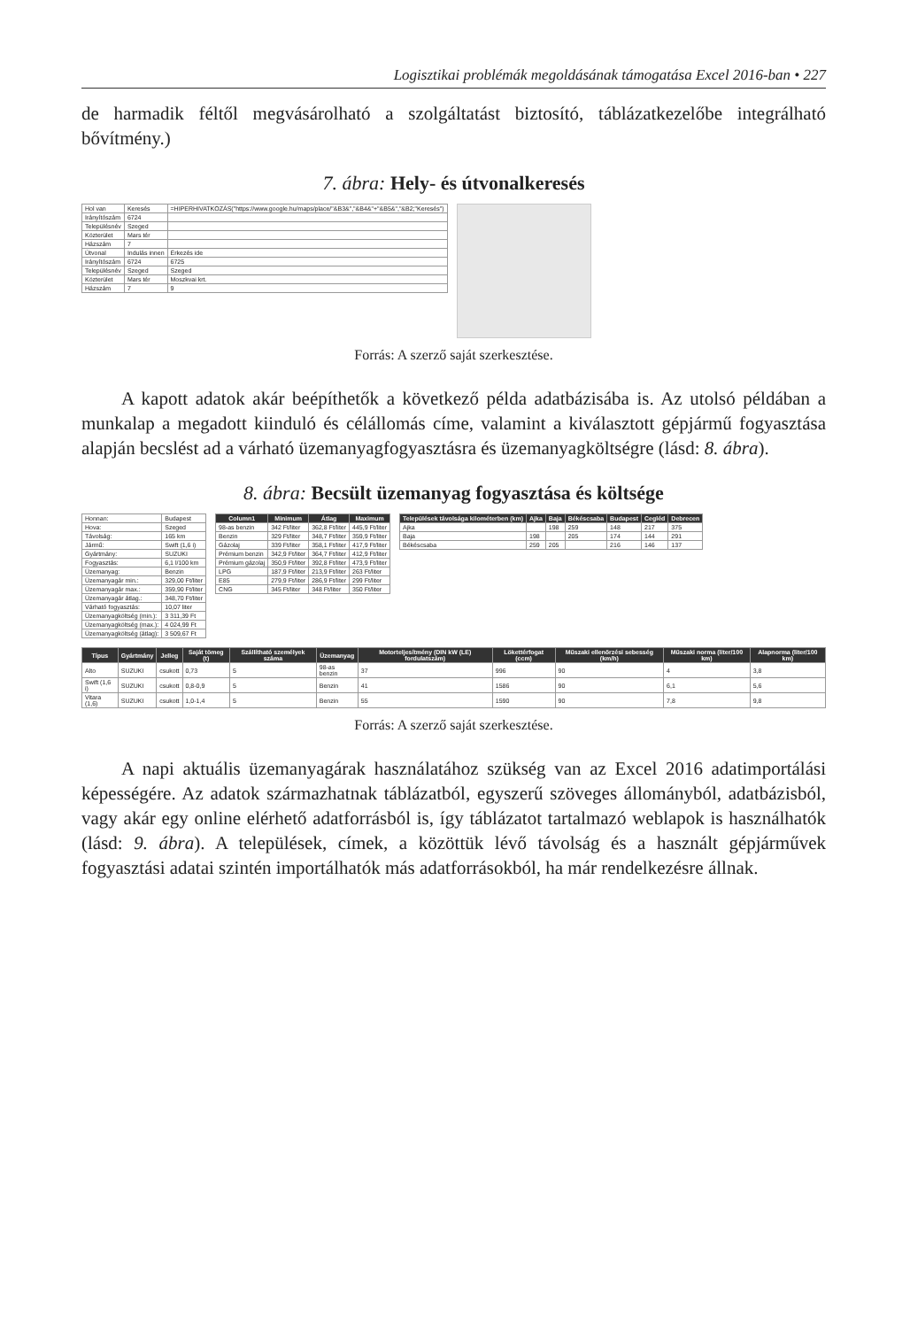Logisztikai problémák megoldásának támogatása Excel 2016-ban • 227
de harmadik féltől megvásárolható a szolgáltatást biztosító, táblázatkezelőbe integrálható bővítmény.)
7. ábra: Hely- és útvonalkeresés
| Hol van | Keresés | =HIPERHIVATKOZÁS("https://www.google.hu/maps/place/"&B3&","&B4&"+"&B5&","&B2;"Keresés") |
| Irányítószám | 6724 | |
| Településnév | Szeged | |
| Közterület | Mars tér | |
| Házszám | 7 | |
| Útvonal | Indulás innen | Érkezés ide |
| Irányítószám | 6724 | 6725 |
| Településnév | Szeged | Szeged |
| Közterület | Mars tér | Moszkvai krt. |
| Házszám | 7 | 9 |
Forrás: A szerző saját szerkesztése.
A kapott adatok akár beépíthetők a következő példa adatbázisába is. Az utolsó példában a munkalap a megadott kiinduló és célállomás címe, valamint a kiválasztott gépjármű fogyasztása alapján becslést ad a várható üzemanyagfogyasztásra és üzemanyagköltségre (lásd: 8. ábra).
8. ábra: Becsült üzemanyag fogyasztása és költsége
| Honnan: | Budapest |
| Hova: | Szeged |
| Távolság: | 165 km |
| Jármű: | Swift (1,6 i) |
| Gyártmány: | SUZUKI |
| Fogyasztás: | 6,1 l/100 km |
| Üzemanyag: | Benzin |
| Üzemanyagár min.: | 329,00 Ft/liter |
| Üzemanyagár max.: | 359,90 Ft/liter |
| Üzemanyagár átlag.: | 348,70 Ft/liter |
| Várható fogyasztás: | 10,07 liter |
| Üzemanyagköltség (min.): | 3 311,39 Ft |
| Üzemanyagköltség (max.): | 4 024,99 Ft |
| Üzemanyagköltség (átlag): | 3 509,67 Ft |
| Column1 | Minimum | Átlag | Maximum |
| --- | --- | --- | --- |
| 98-as benzin | 342 Ft/liter | 362,8 Ft/liter | 445,9 Ft/liter |
| Benzin | 329 Ft/liter | 348,7 Ft/liter | 359,9 Ft/liter |
| Gázolaj | 339 Ft/liter | 358,1 Ft/liter | 417,9 Ft/liter |
| Prémium benzin | 342,9 Ft/liter | 364,7 Ft/liter | 412,9 Ft/liter |
| Prémium gázolaj | 350,9 Ft/liter | 392,8 Ft/liter | 473,9 Ft/liter |
| LPG | 187,9 Ft/liter | 213,9 Ft/liter | 263 Ft/liter |
| E85 | 279,9 Ft/liter | 286,9 Ft/liter | 299 Ft/liter |
| CNG | 345 Ft/liter | 348 Ft/liter | 350 Ft/liter |
| Települések távolsága kilométerben (km) | Ajka | Baja | Békéscsaba | Budapest | Cegléd | Debrecen |
| --- | --- | --- | --- | --- | --- | --- |
| Ajka | | 198 | 259 | 148 | 217 | 375 |
| Baja | 198 | | 205 | 174 | 144 | 291 |
| Békéscsaba | 259 | 205 | | 216 | 146 | 137 |
| Típus | Gyártmány | Jelleg | Saját tömeg (t) | Szállítható személyek száma | Üzemanyag | Motorteljesítmény (DIN kW (LE) fordulatszám) | Lökettérfogat (ccm) | Műszaki ellenőrzési sebesség (km/h) | Műszaki norma (liter/100 km) | Alapnorma (liter/100 km) |
| --- | --- | --- | --- | --- | --- | --- | --- | --- | --- | --- |
| Alto | SUZUKI | csukott | 0,73 | 5 | 98-as benzin | 37 | 996 | 90 | 4 | 3,8 |
| Swift (1,6 i) | SUZUKI | csukott | 0,8-0,9 | 5 | Benzin | 41 | 1586 | 90 | 6,1 | 5,6 |
| Vitara (1,6) | SUZUKI | csukott | 1,0-1,4 | 5 | Benzin | 55 | 1590 | 90 | 7,8 | 9,8 |
Forrás: A szerző saját szerkesztése.
A napi aktuális üzemanyagárak használatához szükség van az Excel 2016 adatimportálási képességére. Az adatok származhatnak táblázatból, egyszerű szöveges állományból, adatbázisból, vagy akár egy online elérhető adatforrásból is, így táblázatot tartalmazó weblapok is használhatók (lásd: 9. ábra). A települések, címek, a közöttük lévő távolság és a használt gépjárművek fogyasztási adatai szintén importálhatók más adatforrásokból, ha már rendelkezésre állnak.